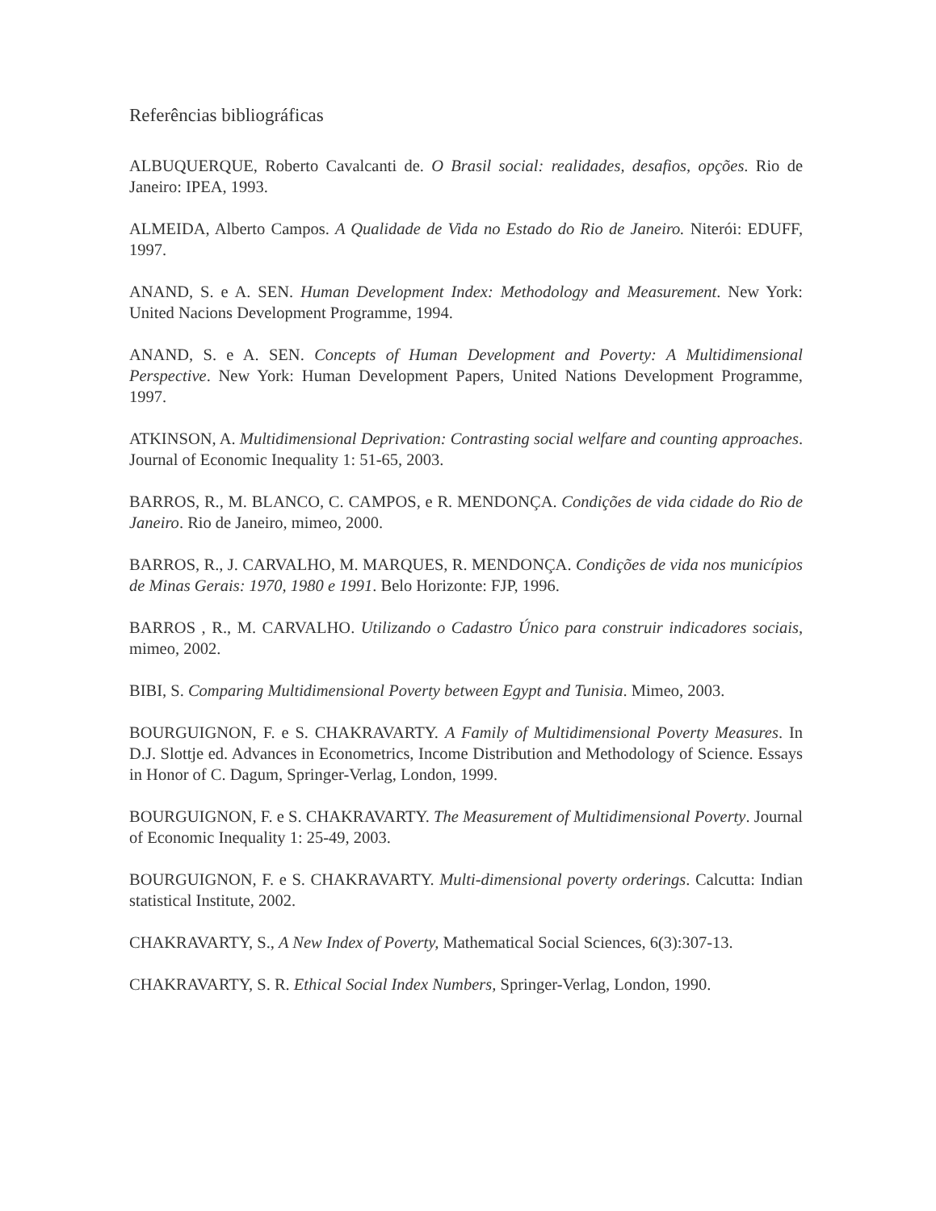Referências bibliográficas
ALBUQUERQUE, Roberto Cavalcanti de. O Brasil social: realidades, desafios, opções. Rio de Janeiro: IPEA, 1993.
ALMEIDA, Alberto Campos. A Qualidade de Vida no Estado do Rio de Janeiro. Niterói: EDUFF, 1997.
ANAND, S. e A. SEN. Human Development Index: Methodology and Measurement. New York: United Nacions Development Programme, 1994.
ANAND, S. e A. SEN. Concepts of Human Development and Poverty: A Multidimensional Perspective. New York: Human Development Papers, United Nations Development Programme, 1997.
ATKINSON, A. Multidimensional Deprivation: Contrasting social welfare and counting approaches. Journal of Economic Inequality 1: 51-65, 2003.
BARROS, R., M. BLANCO, C. CAMPOS, e R. MENDONÇA. Condições de vida cidade do Rio de Janeiro. Rio de Janeiro, mimeo, 2000.
BARROS, R., J. CARVALHO, M. MARQUES, R. MENDONÇA. Condições de vida nos municípios de Minas Gerais: 1970, 1980 e 1991. Belo Horizonte: FJP, 1996.
BARROS , R., M. CARVALHO. Utilizando o Cadastro Único para construir indicadores sociais, mimeo, 2002.
BIBI, S. Comparing Multidimensional Poverty between Egypt and Tunisia. Mimeo, 2003.
BOURGUIGNON, F. e S. CHAKRAVARTY. A Family of Multidimensional Poverty Measures. In D.J. Slottje ed. Advances in Econometrics, Income Distribution and Methodology of Science. Essays in Honor of C. Dagum, Springer-Verlag, London, 1999.
BOURGUIGNON, F. e S. CHAKRAVARTY. The Measurement of Multidimensional Poverty. Journal of Economic Inequality 1: 25-49, 2003.
BOURGUIGNON, F. e S. CHAKRAVARTY. Multi-dimensional poverty orderings. Calcutta: Indian statistical Institute, 2002.
CHAKRAVARTY, S., A New Index of Poverty, Mathematical Social Sciences, 6(3):307-13.
CHAKRAVARTY, S. R. Ethical Social Index Numbers, Springer-Verlag, London, 1990.